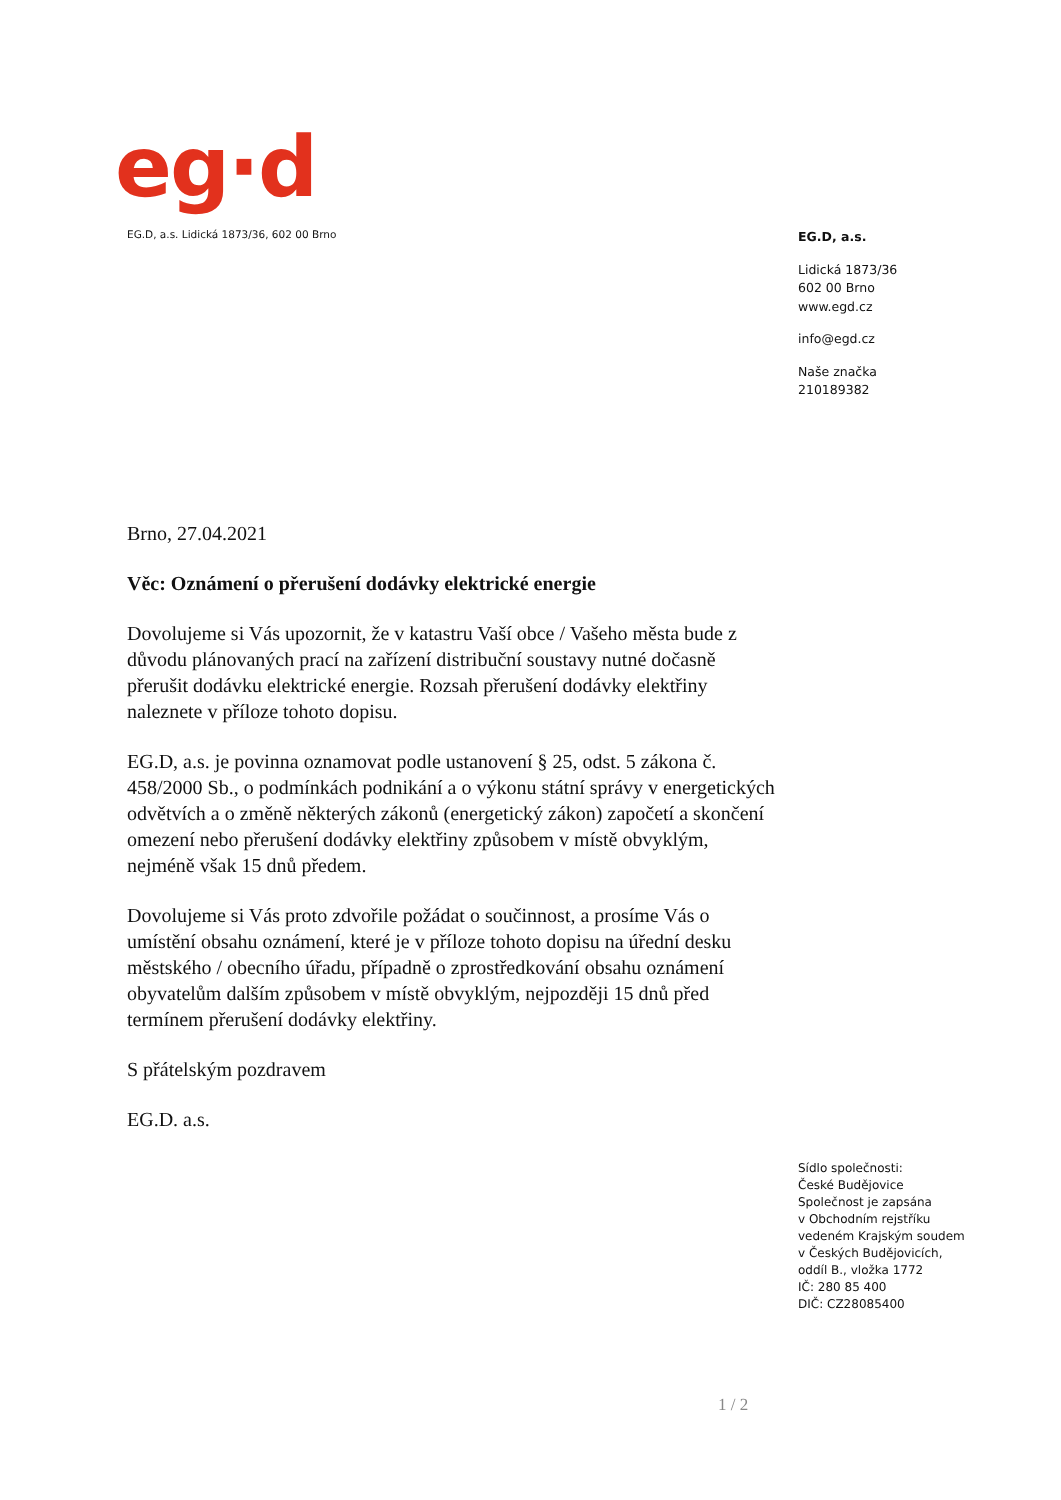eg·d
EG.D, a.s. Lidická 1873/36, 602 00 Brno
EG.D, a.s.
Lidická 1873/36
602 00 Brno
www.egd.cz
info@egd.cz
Naše značka
210189382
Brno, 27.04.2021
Věc: Oznámení o přerušení dodávky elektrické energie
Dovolujeme si Vás upozornit, že v katastru Vaší obce / Vašeho města bude z důvodu plánovaných prací na zařízení distribuční soustavy nutné dočasně přerušit dodávku elektrické energie. Rozsah přerušení dodávky elektřiny naleznete v příloze tohoto dopisu.
EG.D, a.s. je povinna oznamovat podle ustanovení § 25, odst. 5 zákona č. 458/2000 Sb., o podmínkách podnikání a o výkonu státní správy v energetických odvětvích a o změně některých zákonů (energetický zákon) započetí a skončení omezení nebo přerušení dodávky elektřiny způsobem v místě obvyklým, nejméně však 15 dnů předem.
Dovolujeme si Vás proto zdvořile požádat o součinnost, a prosíme Vás o umístění obsahu oznámení, které je v příloze tohoto dopisu na úřední desku městského / obecního úřadu, případně o zprostředkování obsahu oznámení obyvatelům dalším způsobem v místě obvyklým, nejpozději 15 dnů před termínem přerušení dodávky elektřiny.
S přátelským pozdravem
EG.D. a.s.
Sídlo společnosti:
České Budějovice
Společnost je zapsána
v Obchodním rejstříku
vedeném Krajským soudem
v Českých Budějovicích,
oddíl B., vložka 1772
IČ: 280 85 400
DIČ: CZ28085400
1 / 2